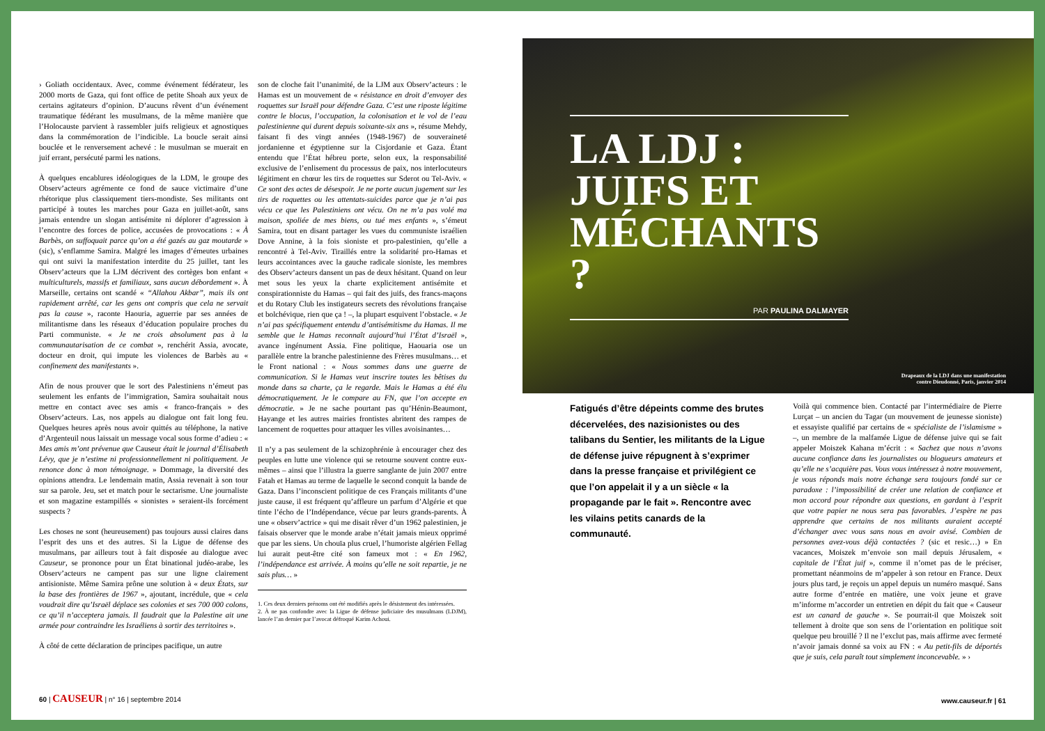› Goliath occidentaux. Avec, comme événement fédérateur, les 2000 morts de Gaza, qui font office de petite Shoah aux yeux de certains agitateurs d’opinion. D’aucuns rêvent d’un événement traumatique fédérant les musulmans, de la même manière que l’Holocauste parvient à rassembler juifs religieux et agnostiques dans la commémoration de l’indicible. La boucle serait ainsi bouclée et le renversement achevé : le musulman se muerait en juif errant, persécuté parmi les nations.
À quelques encablures idéologiques de la LDM, le groupe des Observ’acteurs agrémente ce fond de sauce victimaire d’une rhétorique plus classiquement tiers-mondiste. Ses militants ont participé à toutes les marches pour Gaza en juillet-août, sans jamais entendre un slogan antisémite ni déplorer d’agression à l’encontre des forces de police, accusées de provocations : « À Barbès, on suffoquait parce qu’on a été gazés au gaz moutarde » (sic), s’enflamme Samira. Malgré les images d’émeutes urbaines qui ont suivi la manifestation interdite du 25 juillet, tant les Observ’acteurs que la LJM décrivent des cortèges bon enfant « multiculturels, massifs et familiaux, sans aucun débordement ». À Marseille, certains ont scandé « “Allahou Akbar”, mais ils ont rapidement arrêté, car les gens ont compris que cela ne servait pas la cause », raconte Haouria, aguerrie par ses années de militantisme dans les réseaux d’éducation populaire proches du Parti communiste. « Je ne crois absolument pas à la communautarisation de ce combat », renchérit Assia, avocate, docteur en droit, qui impute les violences de Barbès au « confinement des manifestants ».
Afin de nous prouver que le sort des Palestiniens n’émeut pas seulement les enfants de l’immigration, Samira souhaitait nous mettre en contact avec ses amis « franco-français » des Observ’acteurs. Las, nos appels au dialogue ont fait long feu. Quelques heures après nous avoir quittés au téléphone, la native d’Argenteuil nous laissait un message vocal sous forme d’adieu : « Mes amis m’ont prévenue que Causeur était le journal d’Élisabeth Lévy, que je n’estime ni professionnellement ni politiquement. Je renonce donc à mon témoignage. » Dommage, la diversité des opinions attendra. Le lendemain matin, Assia revenait à son tour sur sa parole. Jeu, set et match pour le sectarisme. Une journaliste et son magazine estampillés « sionistes » seraient-ils forcément suspects ?
Les choses ne sont (heureusement) pas toujours aussi claires dans l’esprit des uns et des autres. Si la Ligue de défense des musulmans, par ailleurs tout à fait disposée au dialogue avec Causeur, se prononce pour un État binational judéo-arabe, les Observ’acteurs ne campent pas sur une ligne clairement antisioniste. Même Samira prône une solution à « deux États, sur la base des frontières de 1967 », ajoutant, incrédule, que « cela voudrait dire qu’Israël déplace ses colonies et ses 700 000 colons, ce qu’il n’acceptera jamais. Il faudrait que la Palestine ait une armée pour contraindre les Israéliens à sortir des territoires ».
À côté de cette déclaration de principes pacifique, un autre
son de cloche fait l’unanimité, de la LJM aux Observ’acteurs : le Hamas est un mouvement de « résistance en droit d’envoyer des roquettes sur Israël pour défendre Gaza. C’est une riposte légitime contre le blocus, l’occupation, la colonisation et le vol de l’eau palestinienne qui durent depuis soixante-six ans », résume Mehdy, faisant fi des vingt années (1948-1967) de souveraineté jordanienne et égyptienne sur la Cisjordanie et Gaza. Étant entendu que l’État hébreu porte, selon eux, la responsabilité exclusive de l’enlisement du processus de paix, nos interlocuteurs légitiment en chœur les tirs de roquettes sur Sderot ou Tel-Aviv. « Ce sont des actes de désespoir. Je ne porte aucun jugement sur les tirs de roquettes ou les attentats-suicides parce que je n’ai pas vécu ce que les Palestiniens ont vécu. On ne m’a pas volé ma maison, spoliée de mes biens, ou tué mes enfants », s’émeut Samira, tout en disant partager les vues du communiste israélien Dove Annine, à la fois sioniste et pro-palestinien, qu’elle a rencontré à Tel-Aviv. Tiraillés entre la solidarité pro-Hamas et leurs accointances avec la gauche radicale sioniste, les membres des Observ’acteurs dansent un pas de deux hésitant. Quand on leur met sous les yeux la charte explicitement antisémite et conspirationniste du Hamas – qui fait des juifs, des francs-maçons et du Rotary Club les instigateurs secrets des révolutions française et bolchévique, rien que ça ! –, la plupart esquivent l’obstacle. « Je n’ai pas spécifiquement entendu d’antisémitisme du Hamas. Il me semble que le Hamas reconnaît aujourd’hui l’État d’Israël », avance ingénument Assia. Fine politique, Haouaria ose un parallèle entre la branche palestinienne des Frères musulmans… et le Front national : « Nous sommes dans une guerre de communication. Si le Hamas veut inscrire toutes les bêtises du monde dans sa charte, ça le regarde. Mais le Hamas a été élu démocratiquement. Je le compare au FN, que l’on accepte en démocratie. » Je ne sache pourtant pas qu’Hénin-Beaumont, Hayange et les autres mairies frontistes abritent des rampes de lancement de roquettes pour attaquer les villes avoisinantes…
Il n’y a pas seulement de la schizophrénie à encourager chez des peuples en lutte une violence qui se retourne souvent contre eux-mêmes – ainsi que l’illustra la guerre sanglante de juin 2007 entre Fatah et Hamas au terme de laquelle le second conquit la bande de Gaza. Dans l’inconscient politique de ces Français militants d’une juste cause, il est fréquent qu’affleure un parfum d’Algérie et que tinte l’écho de l’Indépendance, vécue par leurs grands-parents. À une « observ’actrice » qui me disait rêver d’un 1962 palestinien, je faisais observer que le monde arabe n’était jamais mieux opprimé que par les siens. Un chouïa plus cruel, l’humoriste algérien Fellag lui aurait peut-être cité son fameux mot : « En 1962, l’indépendance est arrivée. À moins qu’elle ne soit repartie, je ne sais plus… »
1. Ces deux derniers prénoms ont été modifiés après le désistement des intéressées.
2. À ne pas confondre avec la Ligue de défense judiciaire des musulmans (LDJM), lancée l’an dernier par l’avocat défroqué Karim Achoui.
60 | CAUSEUR | n° 16 | septembre 2014
LA LDJ :
JUIFS ET
MÉCHANTS ?
PAR PAULINA DALMAYER
Drapeaux de la LDJ dans une manifestation
contre Dieudonné, Paris, janvier 2014
Fatigués d’être dépeints comme des brutes décervelées, des nazisionistes ou des talibans du Sentier, les militants de la Ligue de défense juive répugnent à s’exprimer dans la presse française et privilégient ce que l’on appelait il y a un siècle « la propagande par le fait ». Rencontre avec les vilains petits canards de la communauté.
Voilà qui commence bien. Contacté par l’intermédiaire de Pierre Lurçat – un ancien du Tagar (un mouvement de jeunesse sioniste) et essayiste qualifié par certains de « spécialiste de l’islamisme » –, un membre de la malfamée Ligue de défense juive qui se fait appeler Moiszek Kahana m’écrit : « Sachez que nous n’avons aucune confiance dans les journalistes ou blogueurs amateurs et qu’elle ne s’acquière pas. Vous vous intéressez à notre mouvement, je vous réponds mais notre échange sera toujours fondé sur ce paradoxe : l’impossibilité de créer une relation de confiance et mon accord pour répondre aux questions, en gardant à l’esprit que votre papier ne nous sera pas favorables. J’espère ne pas apprendre que certains de nos militants auraient accepté d’échanger avec vous sans nous en avoir avisé. Combien de personnes avez-vous déjà contactées ? (sic et resic…) » En vacances, Moiszek m’envoie son mail depuis Jérusalem, « capitale de l’État juif », comme il n’omet pas de le préciser, promettant néanmoins de m’appeler à son retour en France. Deux jours plus tard, je reçois un appel depuis un numéro masqué. Sans autre forme d’entrée en matière, une voix jeune et grave m’informe m’accorder un entretien en dépit du fait que « Causeur est un canard de gauche ». Se pourrait-il que Moiszek soit tellement à droite que son sens de l’orientation en politique soit quelque peu brouillé ? Il ne l’exclut pas, mais affirme avec fermeté n’avoir jamais donné sa voix au FN : « Au petit-fils de déportés que je suis, cela paraît tout simplement inconcevable. » ›
www.causeur.fr | 61